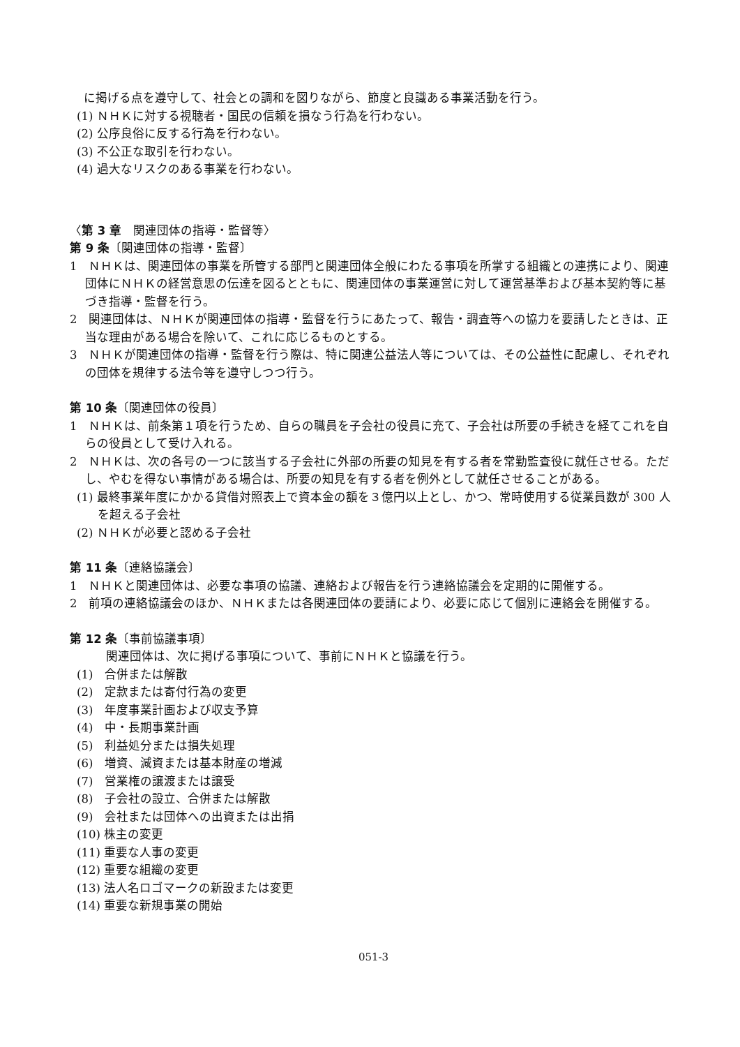に掲げる点を遵守して、社会との調和を図りながら、節度と良識ある事業活動を行う。
(1) ＮＨＫに対する視聴者・国民の信頼を損なう行為を行わない。
(2) 公序良俗に反する行為を行わない。
(3) 不公正な取引を行わない。
(4) 過大なリスクのある事業を行わない。
〈第 3 章　関連団体の指導・監督等〉
第 9 条〔関連団体の指導・監督〕
1　ＮＨＫは、関連団体の事業を所管する部門と関連団体全般にわたる事項を所掌する組織との連携により、関連団体にＮＨＫの経営意思の伝達を図るとともに、関連団体の事業運営に対して運営基準および基本契約等に基づき指導・監督を行う。
2　関連団体は、ＮＨＫが関連団体の指導・監督を行うにあたって、報告・調査等への協力を要請したときは、正当な理由がある場合を除いて、これに応じるものとする。
3　ＮＨＫが関連団体の指導・監督を行う際は、特に関連公益法人等については、その公益性に配慮し、それぞれの団体を規律する法令等を遵守しつつ行う。
第 10 条〔関連団体の役員〕
1　ＮＨＫは、前条第１項を行うため、自らの職員を子会社の役員に充て、子会社は所要の手続きを経てこれを自らの役員として受け入れる。
2　ＮＨＫは、次の各号の一つに該当する子会社に外部の所要の知見を有する者を常勤監査役に就任させる。ただし、やむを得ない事情がある場合は、所要の知見を有する者を例外として就任させることがある。
(1) 最終事業年度にかかる貸借対照表上で資本金の額を３億円以上とし、かつ、常時使用する従業員数が 300 人を超える子会社
(2) ＮＨＫが必要と認める子会社
第 11 条〔連絡協議会〕
1　ＮＨＫと関連団体は、必要な事項の協議、連絡および報告を行う連絡協議会を定期的に開催する。
2　前項の連絡協議会のほか、ＮＨＫまたは各関連団体の要請により、必要に応じて個別に連絡会を開催する。
第 12 条〔事前協議事項〕
関連団体は、次に掲げる事項について、事前にＮＨＫと協議を行う。
(1)　合併または解散
(2)　定款または寄付行為の変更
(3)　年度事業計画および収支予算
(4)　中・長期事業計画
(5)　利益処分または損失処理
(6)　増資、減資または基本財産の増減
(7)　営業権の譲渡または譲受
(8)　子会社の設立、合併または解散
(9)　会社または団体への出資または出捐
(10) 株主の変更
(11) 重要な人事の変更
(12) 重要な組織の変更
(13) 法人名ロゴマークの新設または変更
(14) 重要な新規事業の開始
051-3